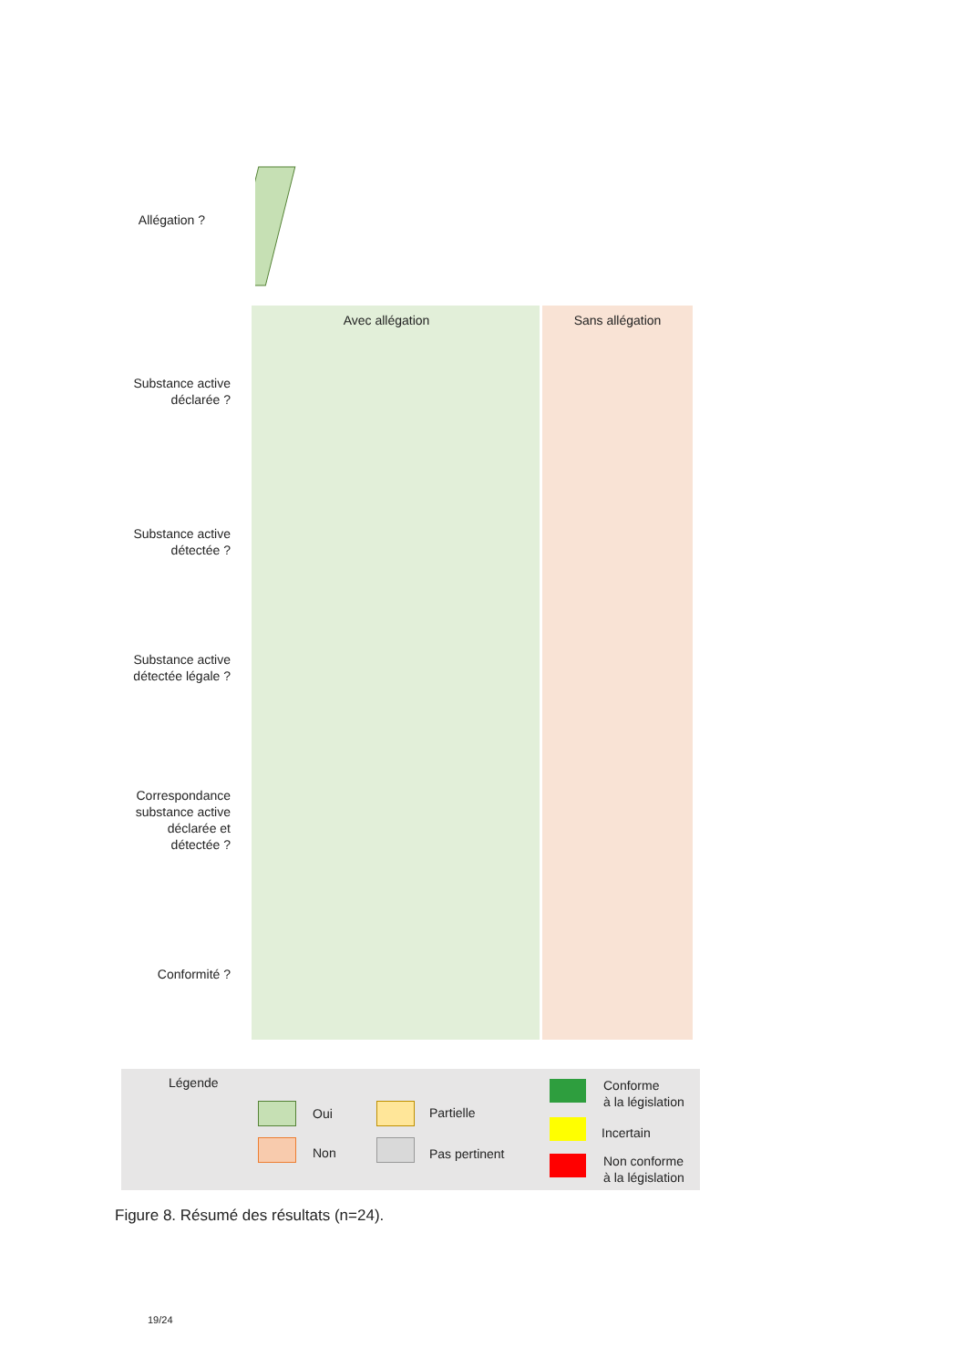Allégation ?
Avec allégation Sans allégation
Substance active déclarée ?
Substance active détectée ?
Substance active détectée légale ?
Correspondance substance active déclarée et détectée ?
Conformité ?
Légende
Oui
Non
Partielle
Pas pertinent
Conforme
à la législation
Incertain
Non conforme
à la législation
Figure 8. Résumé des résultats (n=24).
19/24